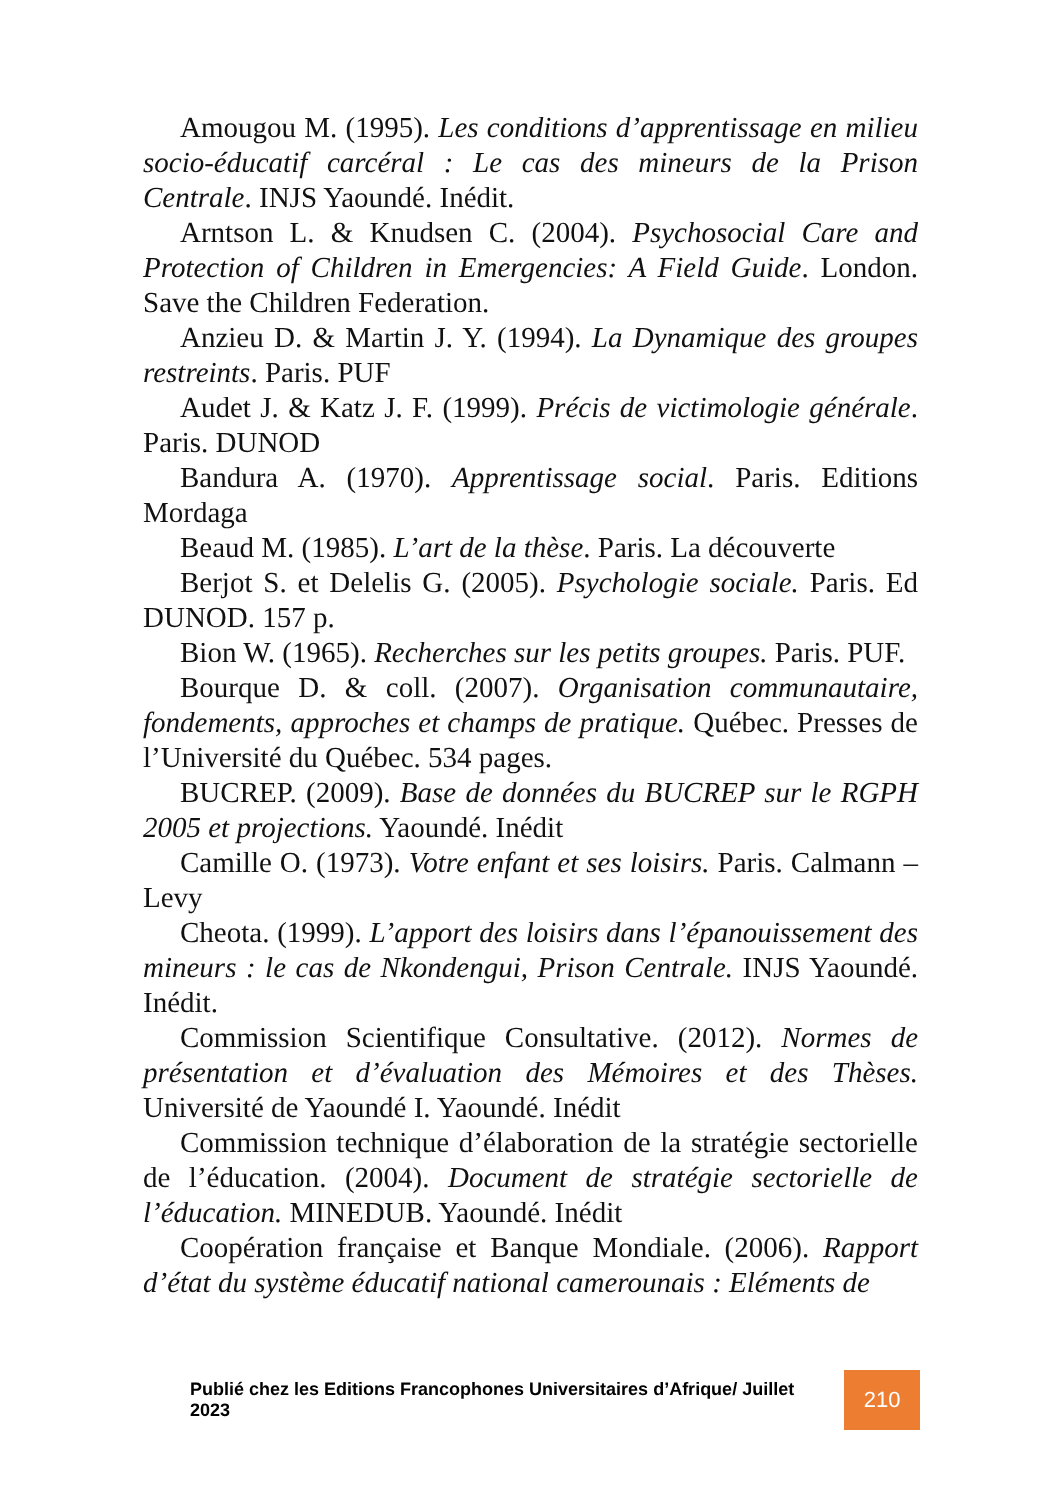Amougou M. (1995). Les conditions d’apprentissage en milieu socio-éducatif carcéral : Le cas des mineurs de la Prison Centrale. INJS Yaoundé. Inédit.
Arntson L. & Knudsen C. (2004). Psychosocial Care and Protection of Children in Emergencies: A Field Guide. London. Save the Children Federation.
Anzieu D. & Martin J. Y. (1994). La Dynamique des groupes restreints. Paris. PUF
Audet J. & Katz J. F. (1999). Précis de victimologie générale. Paris. DUNOD
Bandura A. (1970). Apprentissage social. Paris. Editions Mordaga
Beaud M. (1985). L’art de la thèse. Paris. La découverte
Berjot S. et Delelis G. (2005). Psychologie sociale. Paris. Ed DUNOD. 157 p.
Bion W. (1965). Recherches sur les petits groupes. Paris. PUF.
Bourque D. & coll. (2007). Organisation communautaire, fondements, approches et champs de pratique. Québec. Presses de l’Université du Québec. 534 pages.
BUCREP. (2009). Base de données du BUCREP sur le RGPH 2005 et projections. Yaoundé. Inédit
Camille O. (1973). Votre enfant et ses loisirs. Paris. Calmann – Levy
Cheota. (1999). L’apport des loisirs dans l’épanouissement des mineurs : le cas de Nkondengui, Prison Centrale. INJS Yaoundé. Inédit.
Commission Scientifique Consultative. (2012). Normes de présentation et d’évaluation des Mémoires et des Thèses. Université de Yaoundé I. Yaoundé. Inédit
Commission technique d’élaboration de la stratégie sectorielle de l’éducation. (2004). Document de stratégie sectorielle de l’éducation. MINEDUB. Yaoundé. Inédit
Coopération française et Banque Mondiale. (2006). Rapport d’état du système éducatif national camerounais : Eléments de
Publié chez les Editions Francophones Universitaires d’Afrique/ Juillet 2023
210